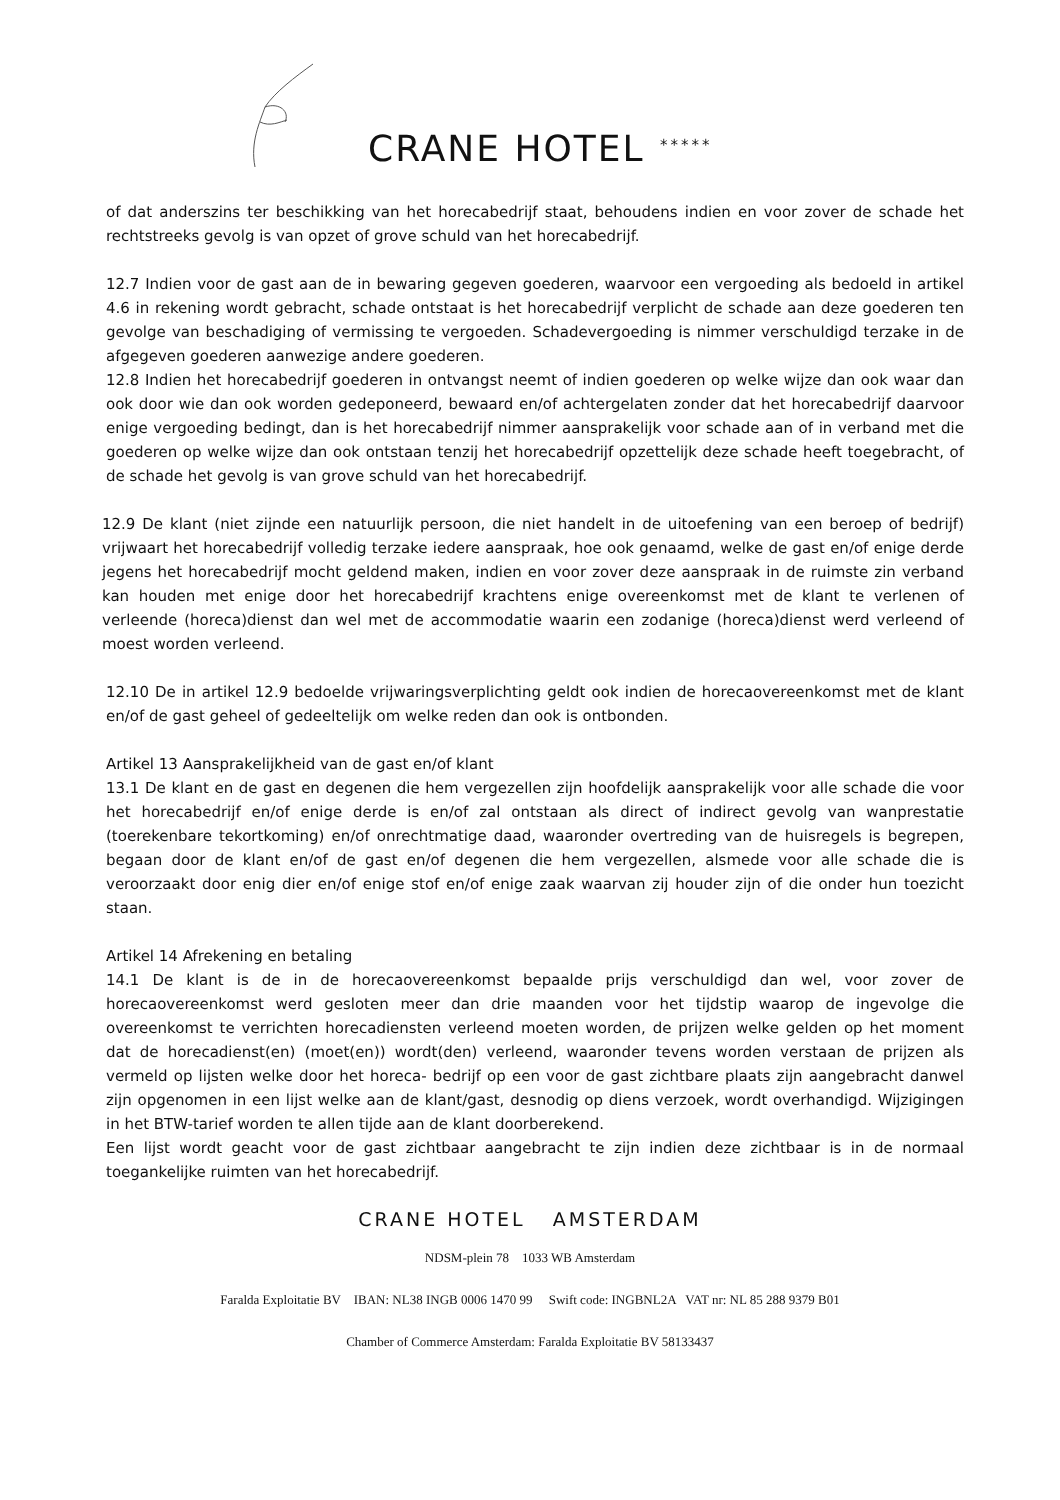CRANE HOTEL *****
of dat anderszins ter beschikking van het horecabedrijf staat, behoudens indien en voor zover de schade het rechtstreeks gevolg is van opzet of grove schuld van het horecabedrijf.
12.7 Indien voor de gast aan de in bewaring gegeven goederen, waarvoor een vergoeding als bedoeld in artikel 4.6 in rekening wordt gebracht, schade ontstaat is het horecabedrijf verplicht de schade aan deze goederen ten gevolge van beschadiging of vermissing te vergoeden. Schadevergoeding is nimmer verschuldigd terzake in de afgegeven goederen aanwezige andere goederen.
12.8 Indien het horecabedrijf goederen in ontvangst neemt of indien goederen op welke wijze dan ook waar dan ook door wie dan ook worden gedeponeerd, bewaard en/of achtergelaten zonder dat het horecabedrijf daarvoor enige vergoeding bedingt, dan is het horecabedrijf nimmer aansprakelijk voor schade aan of in verband met die goederen op welke wijze dan ook ontstaan tenzij het horecabedrijf opzettelijk deze schade heeft toegebracht, of de schade het gevolg is van grove schuld van het horecabedrijf.
12.9 De klant (niet zijnde een natuurlijk persoon, die niet handelt in de uitoefening van een beroep of bedrijf) vrijwaart het horecabedrijf volledig terzake iedere aanspraak, hoe ook genaamd, welke de gast en/of enige derde jegens het horecabedrijf mocht geldend maken, indien en voor zover deze aanspraak in de ruimste zin verband kan houden met enige door het horecabedrijf krachtens enige overeenkomst met de klant te verlenen of verleende (horeca)dienst dan wel met de accommodatie waarin een zodanige (horeca)dienst werd verleend of moest worden verleend.
12.10 De in artikel 12.9 bedoelde vrijwaringsverplichting geldt ook indien de horecaovereenkomst met de klant en/of de gast geheel of gedeeltelijk om welke reden dan ook is ontbonden.
Artikel 13 Aansprakelijkheid van de gast en/of klant
13.1 De klant en de gast en degenen die hem vergezellen zijn hoofdelijk aansprakelijk voor alle schade die voor het horecabedrijf en/of enige derde is en/of zal ontstaan als direct of indirect gevolg van wanprestatie (toerekenbare tekortkoming) en/of onrechtmatige daad, waaronder overtreding van de huisregels is begrepen, begaan door de klant en/of de gast en/of degenen die hem vergezellen, alsmede voor alle schade die is veroorzaakt door enig dier en/of enige stof en/of enige zaak waarvan zij houder zijn of die onder hun toezicht staan.
Artikel 14 Afrekening en betaling
14.1 De klant is de in de horecaovereenkomst bepaalde prijs verschuldigd dan wel, voor zover de horecaovereenkomst werd gesloten meer dan drie maanden voor het tijdstip waarop de ingevolge die overeenkomst te verrichten horecadiensten verleend moeten worden, de prijzen welke gelden op het moment dat de horecadienst(en) (moet(en)) wordt(den) verleend, waaronder tevens worden verstaan de prijzen als vermeld op lijsten welke door het horeca- bedrijf op een voor de gast zichtbare plaats zijn aangebracht danwel zijn opgenomen in een lijst welke aan de klant/gast, desnodig op diens verzoek, wordt overhandigd. Wijzigingen in het BTW-tarief worden te allen tijde aan de klant doorberekend.
Een lijst wordt geacht voor de gast zichtbaar aangebracht te zijn indien deze zichtbaar is in de normaal toegankelijke ruimten van het horecabedrijf.
CRANE HOTEL AMSTERDAM
NDSM-plein 78 1033 WB Amsterdam
Faralda Exploitatie BV IBAN: NL38 INGB 0006 1470 99 Swift code: INGBNL2A VAT nr: NL 85 288 9379 B01
Chamber of Commerce Amsterdam: Faralda Exploitatie BV 58133437